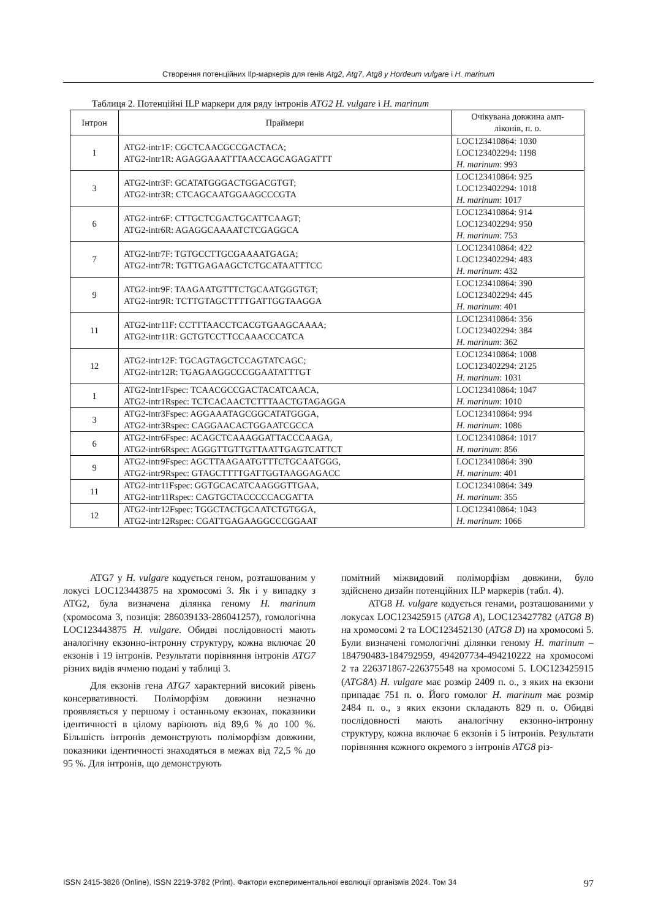Створення потенційних Ilp-маркерів для генів Atg2, Atg7, Atg8 у Hordeum vulgare і H. marinum
Таблиця 2. Потенційні ILP маркери для ряду інтронів ATG2 H. vulgare і H. marinum
| Інтрон | Праймери | Очікувана довжина амп- ліконів, п. о. |
| --- | --- | --- |
| 1 | ATG2-intr1F: CGCTCAACGCCGACTACA; ATG2-intr1R: AGAGGAAATTTAACCAGCAGAGATTT | LOC123410864: 1030 LOC123402294: 1198 H. marinum : 993 |
| 3 | ATG2-intr3F: GCATATGGGACTGGACGTGT; ATG2-intr3R: CTCAGCAATGGAAGCCCGTA | LOC123410864: 925 LOC123402294: 1018 H. marinum : 1017 |
| 6 | ATG2-intr6F: CTTGCTCGACTGCATTCAAGT; ATG2-intr6R: AGAGGCAAAATCTCGAGGCA | LOC123410864: 914 LOC123402294: 950 H. marinum : 753 |
| 7 | ATG2-intr7F: TGTGCCTTGCGAAAATGAGA; ATG2-intr7R: TGTTGAGAAGCTCTGCATAATTTCC | LOC123410864: 422 LOC123402294: 483 H. marinum : 432 |
| 9 | ATG2-intr9F: TAAGAATGTTTCTGCAATGGGTGT; ATG2-intr9R: TCTTGTAGCTTTTGATTGGTAAGGA | LOC123410864: 390 LOC123402294: 445 H. marinum : 401 |
| 11 | ATG2-intr11F: CCTTTAACCTCACGTGAAGCAAAA; ATG2-intr11R: GCTGTCCTTCCAAACCCATCA | LOC123410864: 356 LOC123402294: 384 H. marinum : 362 |
| 12 | ATG2-intr12F: TGCAGTAGCTCCAGTATCAGC; ATG2-intr12R: TGAGAAGGCCCGGAATATTTGT | LOC123410864: 1008 LOC123402294: 2125 H. marinum : 1031 |
| 1 | ATG2-intr1Fspec: TCAACGCCGACTACATCAACA, ATG2-intr1Rspec: TCTCACAACTCTTTAACTGTAGAGGA | LOC123410864: 1047 H. marinum : 1010 |
| 3 | ATG2-intr3Fspec: AGGAAATAGCGGCATATGGGA, ATG2-intr3Rspec: CAGGAACACTGGAATCGCCA | LOC123410864: 994 H. marinum : 1086 |
| 6 | ATG2-intr6Fspec: ACAGCTCAAAGGATTACCCAAGA, ATG2-intr6Rspec: AGGGTTGTTGTTAATTGAGTCATTCT | LOC123410864: 1017 H. marinum : 856 |
| 9 | ATG2-intr9Fspec: AGCTTAAGAATGTTTCTGCAATGGG, ATG2-intr9Rspec: GTAGCTTTTGATTGGTAAGGAGACC | LOC123410864: 390 H. marinum : 401 |
| 11 | ATG2-intr11Fspec: GGTGCACATCAAGGGTTGAA, ATG2-intr11Rspec: CAGTGCTACCCCCACGATTA | LOC123410864: 349 H. marinum : 355 |
| 12 | ATG2-intr12Fspec: TGGCTACTGCAATCTGTGGA, ATG2-intr12Rspec: CGATTGAGAAGGCCCGGAAT | LOC123410864: 1043 H. marinum : 1066 |
ATG7 у H. vulgare кодується геном, розташованим у локусі LOC123443875 на хромосомі 3. Як і у випадку з ATG2, була визначена ділянка геному H. marinum (хромосома 3, позиція: 286039133-286041257), гомологічна LOC123443875 H. vulgare. Обидві послідовності мають аналогічну екзонно-інтронну структуру, кожна включає 20 екзонів і 19 інтронів. Результати порівняння інтронів ATG7 різних видів ячменю подані у таблиці 3.
Для екзонів гена ATG7 характерний високий рівень консервативності. Поліморфізм довжини незначно проявляється у першому і останньому екзонах, показники ідентичності в цілому варіюють від 89,6 % до 100 %. Більшість інтронів демонструють поліморфізм довжини, показники ідентичності знаходяться в межах від 72,5 % до 95 %. Для інтронів, що демонструють
помітний міжвидовий поліморфізм довжини, було здійснено дизайн потенційних ILP маркерів (табл. 4).
ATG8 H. vulgare кодується генами, розташованими у локусах LOC123425915 (ATG8 A), LOC123427782 (ATG8 B) на хромосомі 2 та LOC123452130 (ATG8 D) на хромосомі 5. Були визначені гомологічні ділянки геному H. marinum – 184790483-184792959, 494207734-494210222 на хромосомі 2 та 226371867-226375548 на хромосомі 5. LOC123425915 (ATG8A) H. vulgare має розмір 2409 п. о., з яких на екзони припадає 751 п. о. Його гомолог H. marinum має розмір 2484 п. о., з яких екзони складають 829 п. о. Обидві послідовності мають аналогічну екзонно-інтронну структуру, кожна включає 6 екзонів і 5 інтронів. Результати порівняння кожного окремого з інтронів ATG8 різ-
ISSN 2415-3826 (Online), ISSN 2219-3782 (Print). Фактори експериментальної еволюції організмів 2024. Том 34 97